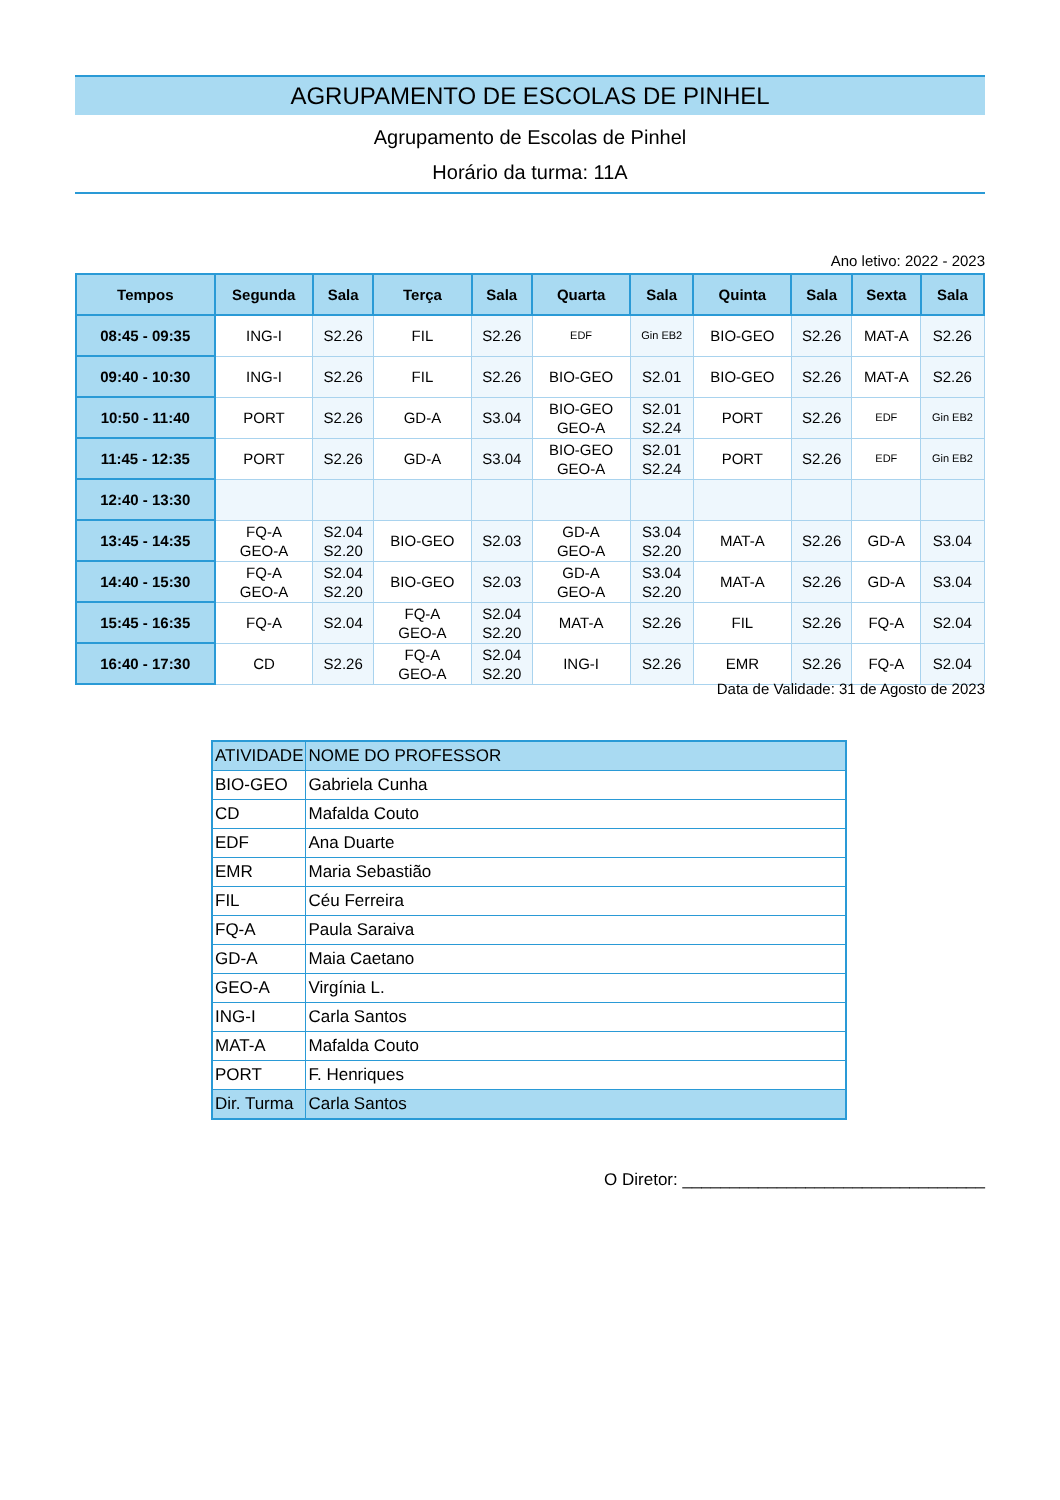AGRUPAMENTO DE ESCOLAS DE PINHEL
Agrupamento de Escolas de Pinhel
Horário da turma: 11A
Ano letivo: 2022 - 2023
| Tempos | Segunda | Sala | Terça | Sala | Quarta | Sala | Quinta | Sala | Sexta | Sala |
| --- | --- | --- | --- | --- | --- | --- | --- | --- | --- | --- |
| 08:45 - 09:35 | ING-I | S2.26 | FIL | S2.26 | EDF | Gin EB2 | BIO-GEO | S2.26 | MAT-A | S2.26 |
| 09:40 - 10:30 | ING-I | S2.26 | FIL | S2.26 | BIO-GEO | S2.01 | BIO-GEO | S2.26 | MAT-A | S2.26 |
| 10:50 - 11:40 | PORT | S2.26 | GD-A | S3.04 | BIO-GEO GEO-A | S2.01 S2.24 | PORT | S2.26 | EDF | Gin EB2 |
| 11:45 - 12:35 | PORT | S2.26 | GD-A | S3.04 | BIO-GEO GEO-A | S2.01 S2.24 | PORT | S2.26 | EDF | Gin EB2 |
| 12:40 - 13:30 | | | | | | | | | | |
| 13:45 - 14:35 | FQ-A GEO-A | S2.04 S2.20 | BIO-GEO | S2.03 | GD-A GEO-A | S3.04 S2.20 | MAT-A | S2.26 | GD-A | S3.04 |
| 14:40 - 15:30 | FQ-A GEO-A | S2.04 S2.20 | BIO-GEO | S2.03 | GD-A GEO-A | S3.04 S2.20 | MAT-A | S2.26 | GD-A | S3.04 |
| 15:45 - 16:35 | FQ-A | S2.04 | FQ-A GEO-A | S2.04 S2.20 | MAT-A | S2.26 | FIL | S2.26 | FQ-A | S2.04 |
| 16:40 - 17:30 | CD | S2.26 | FQ-A GEO-A | S2.04 S2.20 | ING-I | S2.26 | EMR | S2.26 | FQ-A | S2.04 |
Data de Validade: 31 de Agosto de 2023
| ATIVIDADE | NOME DO PROFESSOR |
| BIO-GEO | Gabriela Cunha |
| CD | Mafalda Couto |
| EDF | Ana Duarte |
| EMR | Maria Sebastião |
| FIL | Céu Ferreira |
| FQ-A | Paula Saraiva |
| GD-A | Maia Caetano |
| GEO-A | Virgínia L. |
| ING-I | Carla Santos |
| MAT-A | Mafalda Couto |
| PORT | F. Henriques |
| Dir. Turma | Carla Santos |
O Diretor: ________________________________